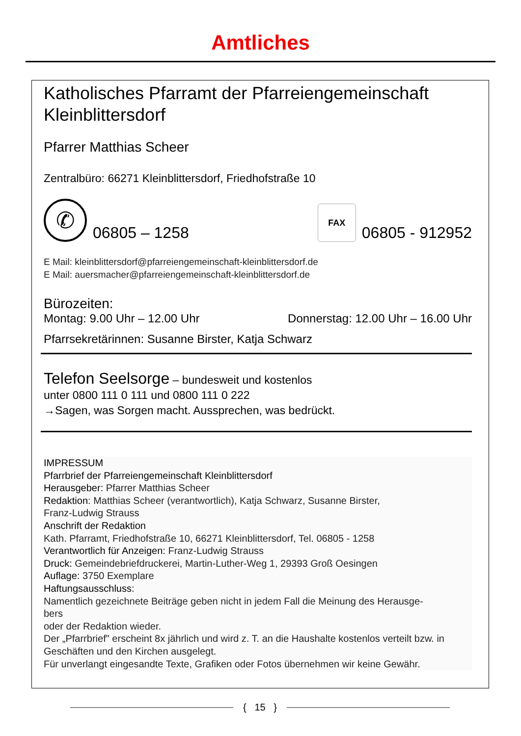Amtliches
Katholisches Pfarramt der Pfarreiengemeinschaft Kleinblittersdorf
Pfarrer Matthias Scheer
Zentralbüro: 66271 Kleinblittersdorf, Friedhofstraße 10
✆ 06805 – 1258
FAX 06805 - 912952
E Mail: kleinblittersdorf@pfarreiengemeinschaft-kleinblittersdorf.de
E Mail: auersmacher@pfarreiengemeinschaft-kleinblittersdorf.de
Bürozeiten:
Montag: 9.00 Uhr – 12.00 Uhr Donnerstag: 12.00 Uhr – 16.00 Uhr
Pfarrsekretärinnen: Susanne Birster, Katja Schwarz
Telefon Seelsorge – bundesweit und kostenlos
unter 0800 111 0 111 und 0800 111 0 222
→Sagen, was Sorgen macht. Aussprechen, was bedrückt.
IMPRESSUM
Pfarrbrief der Pfarreiengemeinschaft Kleinblittersdorf
Herausgeber: Pfarrer Matthias Scheer
Redaktion: Matthias Scheer (verantwortlich), Katja Schwarz, Susanne Birster,
Franz-Ludwig Strauss
Anschrift der Redaktion
Kath. Pfarramt, Friedhofstraße 10, 66271 Kleinblittersdorf, Tel. 06805 - 1258
Verantwortlich für Anzeigen: Franz-Ludwig Strauss
Druck: Gemeindebriefdruckerei, Martin-Luther-Weg 1, 29393 Groß Oesingen
Auflage: 3750 Exemplare
Haftungsausschluss:
Namentlich gezeichnete Beiträge geben nicht in jedem Fall die Meinung des Herausge-
bers
oder der Redaktion wieder.
Der „Pfarrbrief" erscheint 8x jährlich und wird z. T. an die Haushalte kostenlos verteilt bzw. in Geschäften und den Kirchen ausgelegt.
Für unverlangt eingesandte Texte, Grafiken oder Fotos übernehmen wir keine Gewähr.
{ 15 }